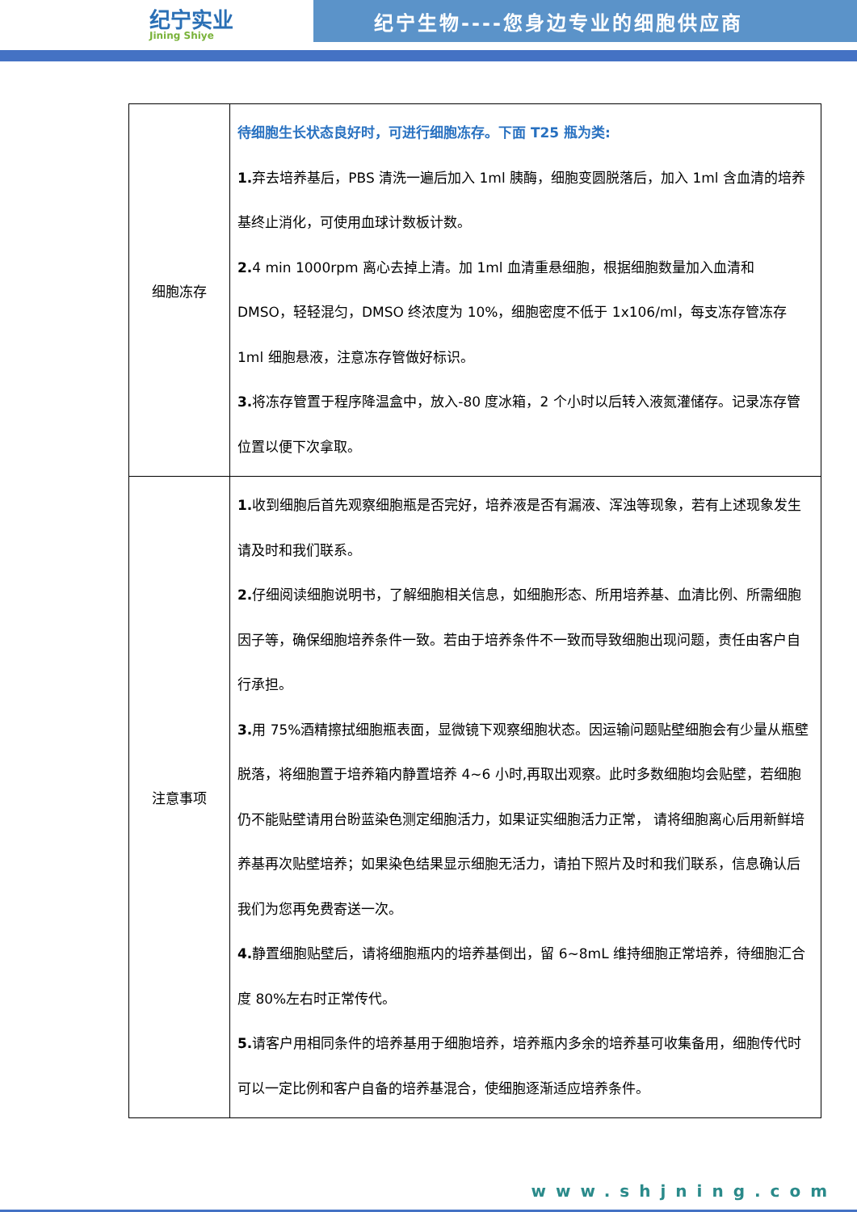纪宁实业
Jining Shiye
纪宁生物----您身边专业的细胞供应商
| 细胞冻存 | 待细胞生长状态良好时，可进行细胞冻存。下面 T25 瓶为类: 1. 弃去培养基后，PBS 清洗一遍后加入 1ml 胰酶，细胞变圆脱落后，加入 1ml 含血清的培养基终止消化，可使用血球计数板计数。 2. 4 min 1000rpm 离心去掉上清。加 1ml 血清重悬细胞，根据细胞数量加入血清和 DMSO，轻轻混匀，DMSO 终浓度为 10%，细胞密度不低于 1x106/ml，每支冻存管冻存 1ml 细胞悬液，注意冻存管做好标识。 3. 将冻存管置于程序降温盒中，放入-80 度冰箱，2 个小时以后转入液氮灌储存。记录冻存管位置以便下次拿取。 |
| 注意事项 | 1. 收到细胞后首先观察细胞瓶是否完好，培养液是否有漏液、浑浊等现象，若有上述现象发生请及时和我们联系。 2. 仔细阅读细胞说明书，了解细胞相关信息，如细胞形态、所用培养基、血清比例、所需细胞因子等，确保细胞培养条件一致。若由于培养条件不一致而导致细胞出现问题，责任由客户自行承担。 3. 用 75%酒精擦拭细胞瓶表面，显微镜下观察细胞状态。因运输问题贴壁细胞会有少量从瓶壁脱落，将细胞置于培养箱内静置培养 4~6 小时,再取出观察。此时多数细胞均会贴壁，若细胞仍不能贴壁请用台盼蓝染色测定细胞活力，如果证实细胞活力正常， 请将细胞离心后用新鲜培养基再次贴壁培养；如果染色结果显示细胞无活力，请拍下照片及时和我们联系，信息确认后我们为您再免费寄送一次。 4. 静置细胞贴壁后，请将细胞瓶内的培养基倒出，留 6~8mL 维持细胞正常培养，待细胞汇合度 80%左右时正常传代。 5. 请客户用相同条件的培养基用于细胞培养，培养瓶内多余的培养基可收集备用，细胞传代时可以一定比例和客户自备的培养基混合，使细胞逐渐适应培养条件。 |
www.shjning.com